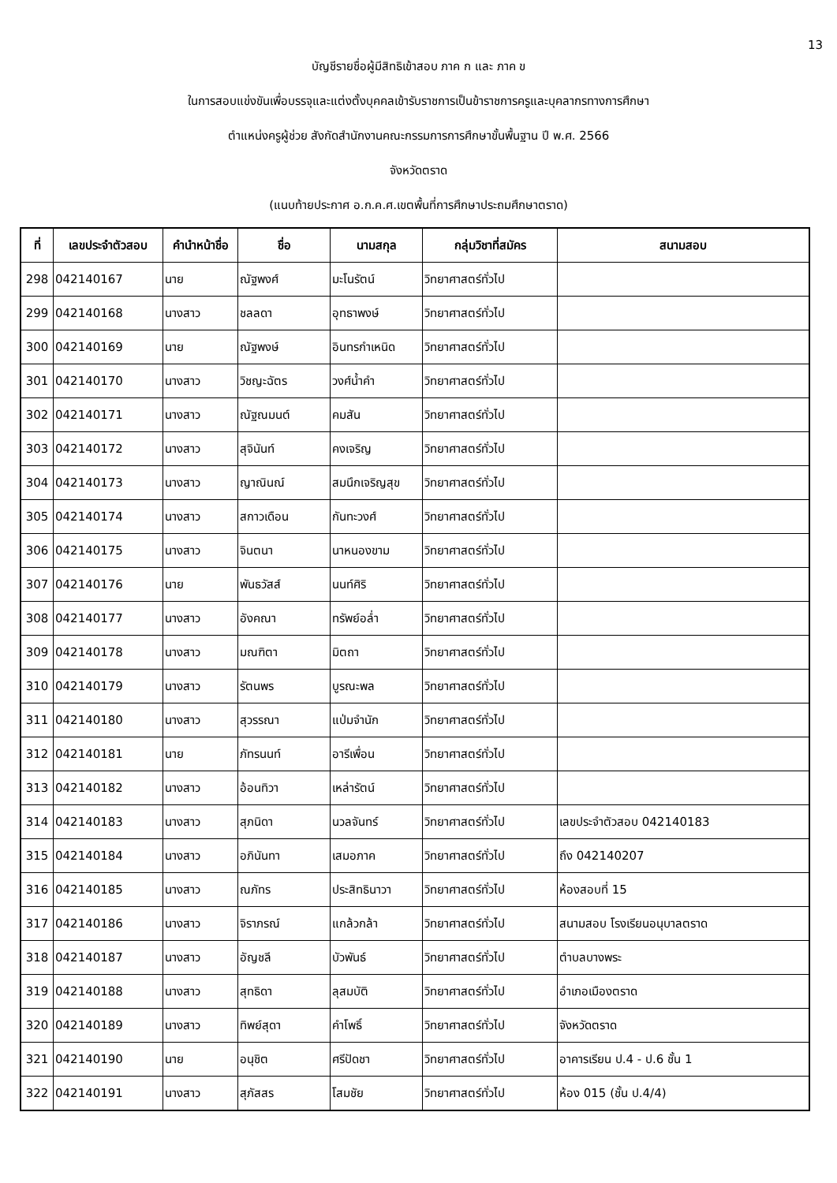13
บัญชีรายชื่อผู้มีสิทธิเข้าสอบ ภาค ก และ ภาค ข
ในการสอบแข่งขันเพื่อบรรจุและแต่งตั้งบุคคลเข้ารับราชการเป็นข้าราชการครูและบุคลากรทางการศึกษา
ตำแหน่งครูผู้ช่วย สังกัดสำนักงานคณะกรรมการการศึกษาขั้นพื้นฐาน ปี พ.ศ. 2566
จังหวัดตราด
(แนบท้ายประกาศ อ.ก.ค.ศ.เขตพื้นที่การศึกษาประถมศึกษาตราด)
| ที่ | เลขประจำตัวสอบ | คำนำหน้าชื่อ | ชื่อ | นามสกุล | กลุ่มวิชาที่สมัคร | สนามสอบ |
| --- | --- | --- | --- | --- | --- | --- |
| 298 | 042140167 | นาย | ณัฐพงศ์ | มะโนรัตน์ | วิทยาศาสตร์ทั่วไป | |
| 299 | 042140168 | นางสาว | ชลลดา | อุทธาพงษ์ | วิทยาศาสตร์ทั่วไป | |
| 300 | 042140169 | นาย | ณัฐพงษ์ | อินทรกำเหนิด | วิทยาศาสตร์ทั่วไป | |
| 301 | 042140170 | นางสาว | วิชญะฉัตร | วงศ์น้ำคำ | วิทยาศาสตร์ทั่วไป | |
| 302 | 042140171 | นางสาว | ณัฐณมนต์ | คมสัน | วิทยาศาสตร์ทั่วไป | |
| 303 | 042140172 | นางสาว | สุจินันท์ | คงเจริญ | วิทยาศาสตร์ทั่วไป | |
| 304 | 042140173 | นางสาว | ญาณินณ์ | สมนึกเจริญสุข | วิทยาศาสตร์ทั่วไป | |
| 305 | 042140174 | นางสาว | สกาวเดือน | กันทะวงศ์ | วิทยาศาสตร์ทั่วไป | |
| 306 | 042140175 | นางสาว | จินตนา | นาหนองขาม | วิทยาศาสตร์ทั่วไป | |
| 307 | 042140176 | นาย | พันธวัสส์ | นนท์ศิริ | วิทยาศาสตร์ทั่วไป | |
| 308 | 042140177 | นางสาว | อังคณา | ทรัพย์อล่ำ | วิทยาศาสตร์ทั่วไป | |
| 309 | 042140178 | นางสาว | มณฑิตา | มิตถา | วิทยาศาสตร์ทั่วไป | |
| 310 | 042140179 | นางสาว | รัตนพร | บูรณะพล | วิทยาศาสตร์ทั่วไป | |
| 311 | 042140180 | นางสาว | สุวรรณา | แป่มจำนัก | วิทยาศาสตร์ทั่วไป | |
| 312 | 042140181 | นาย | ภัทรนนท์ | อารีเพื่อน | วิทยาศาสตร์ทั่วไป | |
| 313 | 042140182 | นางสาว | อ้อนทิวา | เหล่ารัตน์ | วิทยาศาสตร์ทั่วไป | |
| 314 | 042140183 | นางสาว | สุภนิดา | นวลจันทร์ | วิทยาศาสตร์ทั่วไป | เลขประจำตัวสอบ 042140183 |
| 315 | 042140184 | นางสาว | อภินันทา | เสมอภาค | วิทยาศาสตร์ทั่วไป | ถึง 042140207 |
| 316 | 042140185 | นางสาว | ณภัทร | ประสิทธินาวา | วิทยาศาสตร์ทั่วไป | ห้องสอบที่ 15 |
| 317 | 042140186 | นางสาว | จิราภรณ์ | แกล้วกล้า | วิทยาศาสตร์ทั่วไป | สนามสอบ โรงเรียนอนุบาลตราด |
| 318 | 042140187 | นางสาว | อัญชลี | บัวพันธ์ | วิทยาศาสตร์ทั่วไป | ตำบลบางพระ |
| 319 | 042140188 | นางสาว | สุทธิดา | ลุสมบัติ | วิทยาศาสตร์ทั่วไป | อำเภอเมืองตราด |
| 320 | 042140189 | นางสาว | ทิพย์สุดา | คำโพธิ์ | วิทยาศาสตร์ทั่วไป | จังหวัดตราด |
| 321 | 042140190 | นาย | อนุชิต | ศรีปัดชา | วิทยาศาสตร์ทั่วไป | อาคารเรียน ป.4 - ป.6 ชั้น 1 |
| 322 | 042140191 | นางสาว | สุภัสสร | โสมชัย | วิทยาศาสตร์ทั่วไป | ห้อง 015 (ชั้น ป.4/4) |